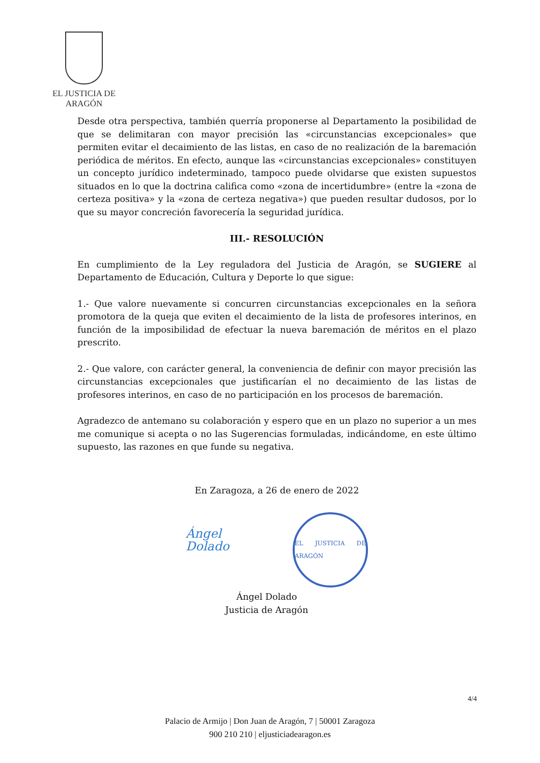EL JUSTICIA DE ARAGÓN
Desde otra perspectiva, también querría proponerse al Departamento la posibilidad de que se delimitaran con mayor precisión las «circunstancias excepcionales» que permiten evitar el decaimiento de las listas, en caso de no realización de la baremación periódica de méritos. En efecto, aunque las «circunstancias excepcionales» constituyen un concepto jurídico indeterminado, tampoco puede olvidarse que existen supuestos situados en lo que la doctrina califica como «zona de incertidumbre» (entre la «zona de certeza positiva» y la «zona de certeza negativa») que pueden resultar dudosos, por lo que su mayor concreción favorecería la seguridad jurídica.
III.- RESOLUCIÓN
En cumplimiento de la Ley reguladora del Justicia de Aragón, se SUGIERE al Departamento de Educación, Cultura y Deporte lo que sigue:
1.- Que valore nuevamente si concurren circunstancias excepcionales en la señora promotora de la queja que eviten el decaimiento de la lista de profesores interinos, en función de la imposibilidad de efectuar la nueva baremación de méritos en el plazo prescrito.
2.- Que valore, con carácter general, la conveniencia de definir con mayor precisión las circunstancias excepcionales que justificarían el no decaimiento de las listas de profesores interinos, en caso de no participación en los procesos de baremación.
Agradezco de antemano su colaboración y espero que en un plazo no superior a un mes me comunique si acepta o no las Sugerencias formuladas, indicándome, en este último supuesto, las razones en que funde su negativa.
En Zaragoza, a 26 de enero de 2022
Ángel Dolado
EL JUSTICIA DE ARAGÓN
Ángel Dolado
Justicia de Aragón
4/4
Palacio de Armijo | Don Juan de Aragón, 7 | 50001 Zaragoza
900 210 210 | eljusticiadearagon.es